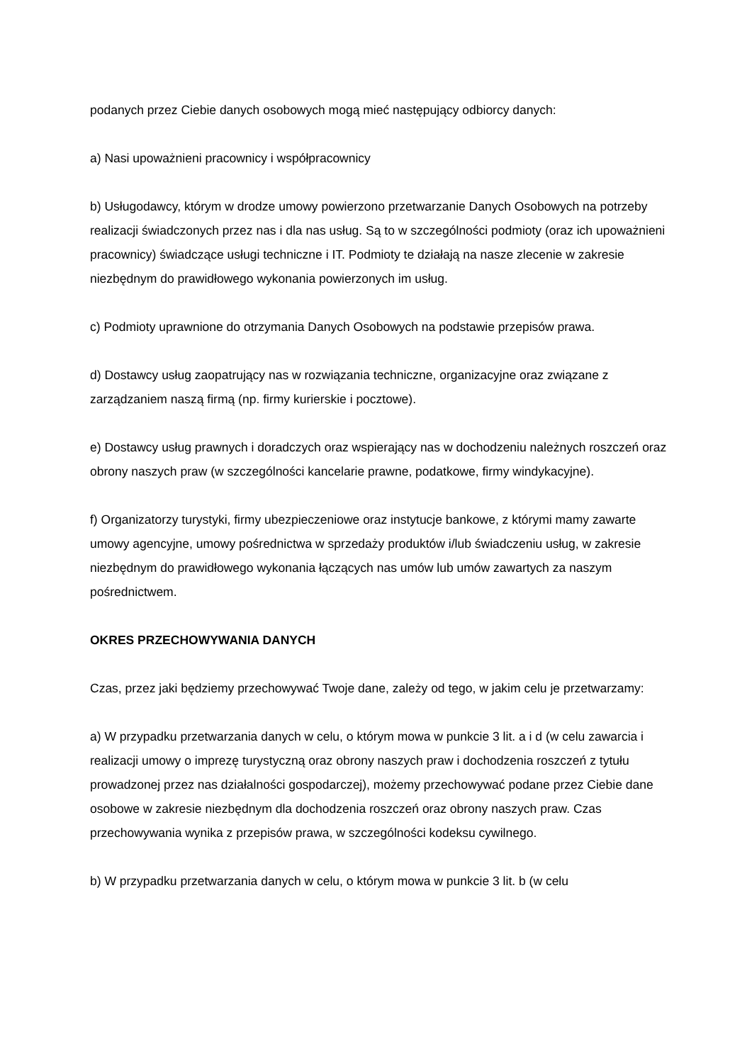podanych przez Ciebie danych osobowych mogą mieć następujący odbiorcy danych:
a) Nasi upoważnieni pracownicy i współpracownicy
b) Usługodawcy, którym w drodze umowy powierzono przetwarzanie Danych Osobowych na potrzeby realizacji świadczonych przez nas i dla nas usług. Są to w szczególności podmioty (oraz ich upoważnieni pracownicy) świadczące usługi techniczne i IT. Podmioty te działają na nasze zlecenie w zakresie niezbędnym do prawidłowego wykonania powierzonych im usług.
c) Podmioty uprawnione do otrzymania Danych Osobowych na podstawie przepisów prawa.
d) Dostawcy usług zaopatrujący nas w rozwiązania techniczne, organizacyjne oraz związane z zarządzaniem naszą firmą (np. firmy kurierskie i pocztowe).
e) Dostawcy usług prawnych i doradczych oraz wspierający nas w dochodzeniu należnych roszczeń oraz obrony naszych praw (w szczególności kancelarie prawne, podatkowe, firmy windykacyjne).
f) Organizatorzy turystyki, firmy ubezpieczeniowe oraz instytucje bankowe, z którymi mamy zawarte umowy agencyjne, umowy pośrednictwa w sprzedaży produktów i/lub świadczeniu usług, w zakresie niezbędnym do prawidłowego wykonania łączących nas umów lub umów zawartych za naszym pośrednictwem.
OKRES PRZECHOWYWANIA DANYCH
Czas, przez jaki będziemy przechowywać Twoje dane, zależy od tego, w jakim celu je przetwarzamy:
a) W przypadku przetwarzania danych w celu, o którym mowa w punkcie 3 lit. a i d (w celu zawarcia i realizacji umowy o imprezę turystyczną oraz obrony naszych praw i dochodzenia roszczeń z tytułu prowadzonej przez nas działalności gospodarczej), możemy przechowywać podane przez Ciebie dane osobowe w zakresie niezbędnym dla dochodzenia roszczeń oraz obrony naszych praw. Czas przechowywania wynika z przepisów prawa, w szczególności kodeksu cywilnego.
b) W przypadku przetwarzania danych w celu, o którym mowa w punkcie 3 lit. b (w celu